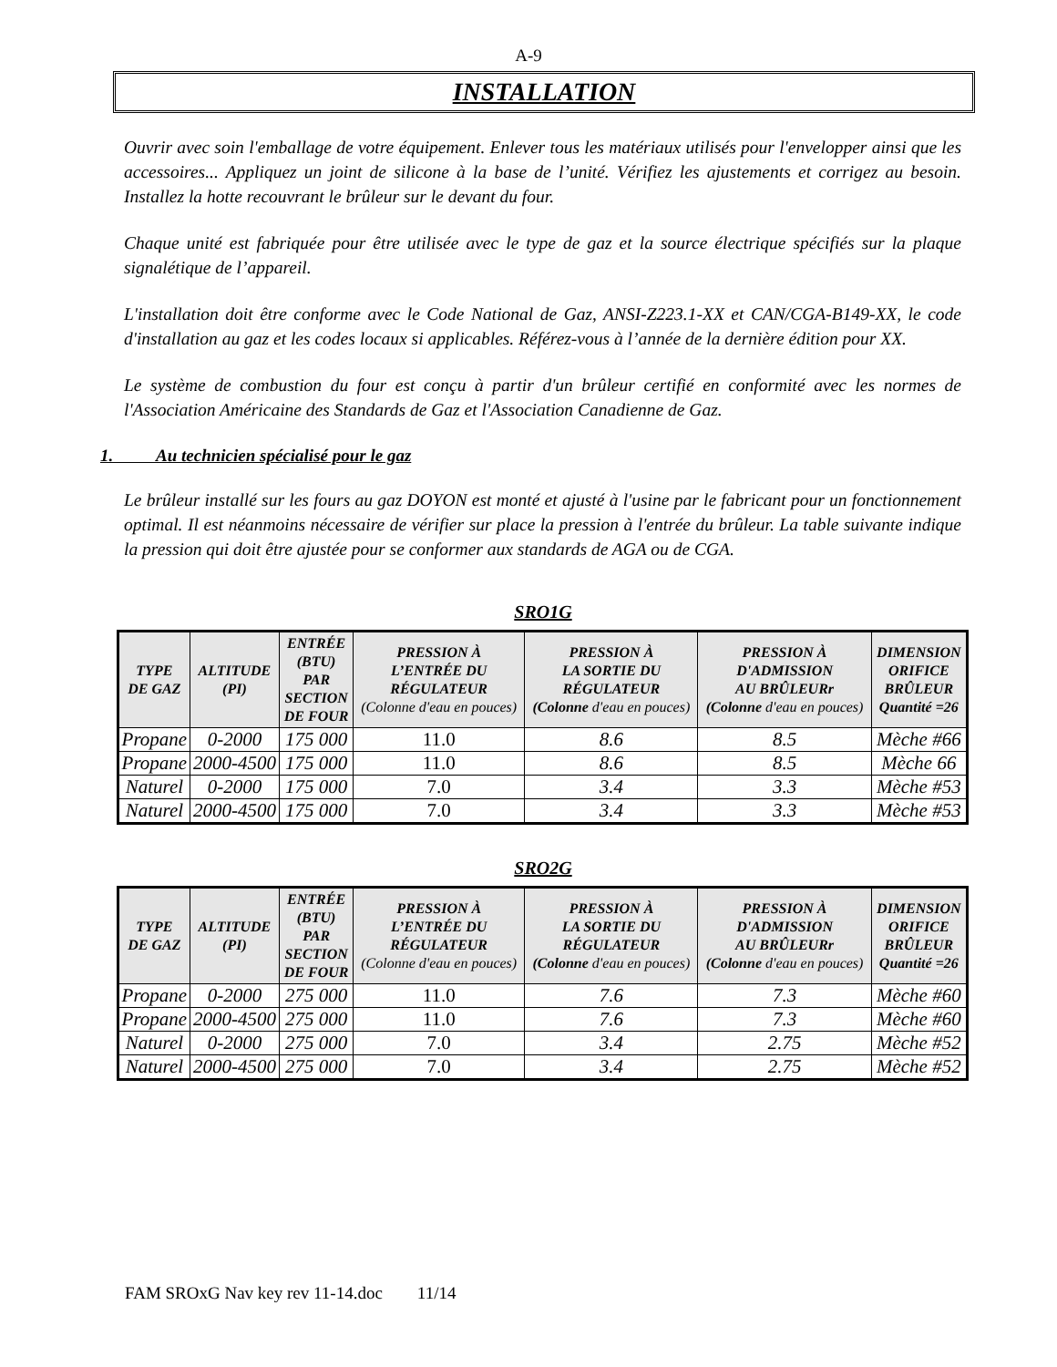A-9
INSTALLATION
Ouvrir avec soin l'emballage de votre équipement. Enlever tous les matériaux utilisés pour l'envelopper ainsi que les accessoires... Appliquez un joint de silicone à la base de l’unité. Vérifiez les ajustements et corrigez au besoin. Installez la hotte recouvrant le brûleur sur le devant du four.
Chaque unité est fabriquée pour être utilisée avec le type de gaz et la source électrique spécifiés sur la plaque signalétique de l’appareil.
L'installation doit être conforme avec le Code National de Gaz, ANSI-Z223.1-XX et CAN/CGA-B149-XX, le code d'installation au gaz et les codes locaux si applicables. Référez-vous à l’année de la dernière édition pour XX.
Le système de combustion du four est conçu à partir d'un brûleur certifié en conformité avec les normes de l'Association Américaine des Standards de Gaz et l'Association Canadienne de Gaz.
1. Au technicien spécialisé pour le gaz
Le brûleur installé sur les fours au gaz DOYON est monté et ajusté à l'usine par le fabricant pour un fonctionnement optimal. Il est néanmoins nécessaire de vérifier sur place la pression à l'entrée du brûleur. La table suivante indique la pression qui doit être ajustée pour se conformer aux standards de AGA ou de CGA.
SRO1G
| TYPE DE GAZ | ALTITUDE (PI) | ENTRÉE (BTU) PAR SECTION DE FOUR | PRESSION À L’ENTRÉE DU RÉGULATEUR (Colonne d'eau en pouces) | PRESSION À LA SORTIE DU RÉGULATEUR (Colonne d'eau en pouces) | PRESSION À D'ADMISSION AU BRÛLEURr (Colonne d'eau en pouces) | DIMENSION ORIFICE BRÛLEUR Quantité =26 |
| --- | --- | --- | --- | --- | --- | --- |
| Propane | 0-2000 | 175 000 | 11.0 | 8.6 | 8.5 | Mèche #66 |
| Propane | 2000-4500 | 175 000 | 11.0 | 8.6 | 8.5 | Mèche 66 |
| Naturel | 0-2000 | 175 000 | 7.0 | 3.4 | 3.3 | Mèche #53 |
| Naturel | 2000-4500 | 175 000 | 7.0 | 3.4 | 3.3 | Mèche #53 |
SRO2G
| TYPE DE GAZ | ALTITUDE (PI) | ENTRÉE (BTU) PAR SECTION DE FOUR | PRESSION À L’ENTRÉE DU RÉGULATEUR (Colonne d'eau en pouces) | PRESSION À LA SORTIE DU RÉGULATEUR (Colonne d'eau en pouces) | PRESSION À D'ADMISSION AU BRÛLEURr (Colonne d'eau en pouces) | DIMENSION ORIFICE BRÛLEUR Quantité =26 |
| --- | --- | --- | --- | --- | --- | --- |
| Propane | 0-2000 | 275 000 | 11.0 | 7.6 | 7.3 | Mèche #60 |
| Propane | 2000-4500 | 275 000 | 11.0 | 7.6 | 7.3 | Mèche #60 |
| Naturel | 0-2000 | 275 000 | 7.0 | 3.4 | 2.75 | Mèche #52 |
| Naturel | 2000-4500 | 275 000 | 7.0 | 3.4 | 2.75 | Mèche #52 |
FAM SROxG Nav key rev 11-14.doc 11/14